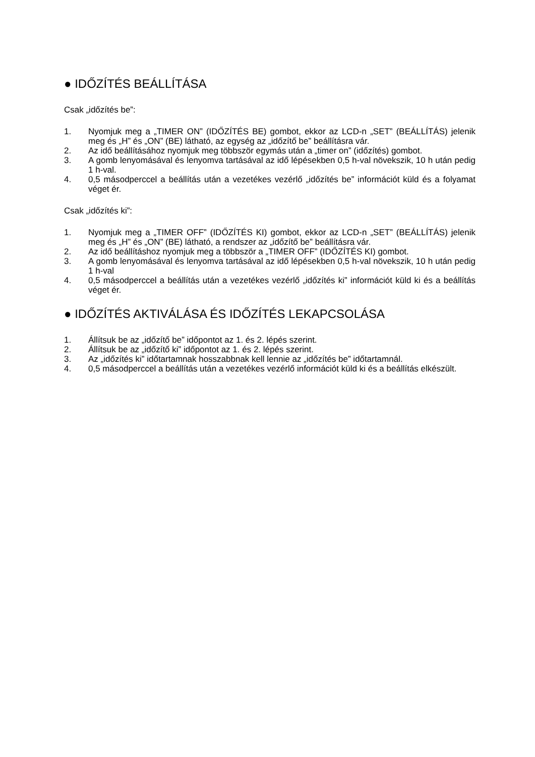● IDŐZÍTÉS BEÁLLÍTÁSA
Csak „időzítés be”:
1. Nyomjuk meg a „TIMER ON” (IDŐZÍTÉS BE) gombot, ekkor az LCD-n „SET” (BEÁLLÍTÁS) jelenik meg és „H” és „ON” (BE) látható, az egység az „időzítő be” beállításra vár.
2. Az idő beállításához nyomjuk meg többször egymás után a „timer on” (időzítés) gombot.
3. A gomb lenyomásával és lenyomva tartásával az idő lépésekben 0,5 h-val növekszik, 10 h után pedig 1 h-val.
4. 0,5 másodperccel a beállítás után a vezetékes vezérlő „időzítés be” információt küld és a folyamat véget ér.
Csak „időzítés ki”:
1. Nyomjuk meg a „TIMER OFF” (IDŐZÍTÉS KI) gombot, ekkor az LCD-n „SET” (BEÁLLÍTÁS) jelenik meg és „H” és „ON” (BE) látható, a rendszer az „időzítő be” beállításra vár.
2. Az idő beállításhoz nyomjuk meg a többször a „TIMER OFF” (IDŐZÍTÉS KI) gombot.
3. A gomb lenyomásával és lenyomva tartásával az idő lépésekben 0,5 h-val növekszik, 10 h után pedig 1 h-val
4. 0,5 másodperccel a beállítás után a vezetékes vezérlő „időzítés ki” információt küld ki és a beállítás véget ér.
● IDŐZÍTÉS AKTIVÁLÁSA ÉS IDŐZÍTÉS LEKAPCSOLÁSA
1. Állítsuk be az „időzítő be” időpontot az 1. és 2. lépés szerint.
2. Állítsuk be az „időzítő ki” időpontot az 1. és 2. lépés szerint.
3. Az „időzítés ki” időtartamnak hosszabbnak kell lennie az „időzítés be” időtartamnál.
4. 0,5 másodperccel a beállítás után a vezetékes vezérlő információt küld ki és a beállítás elkészült.